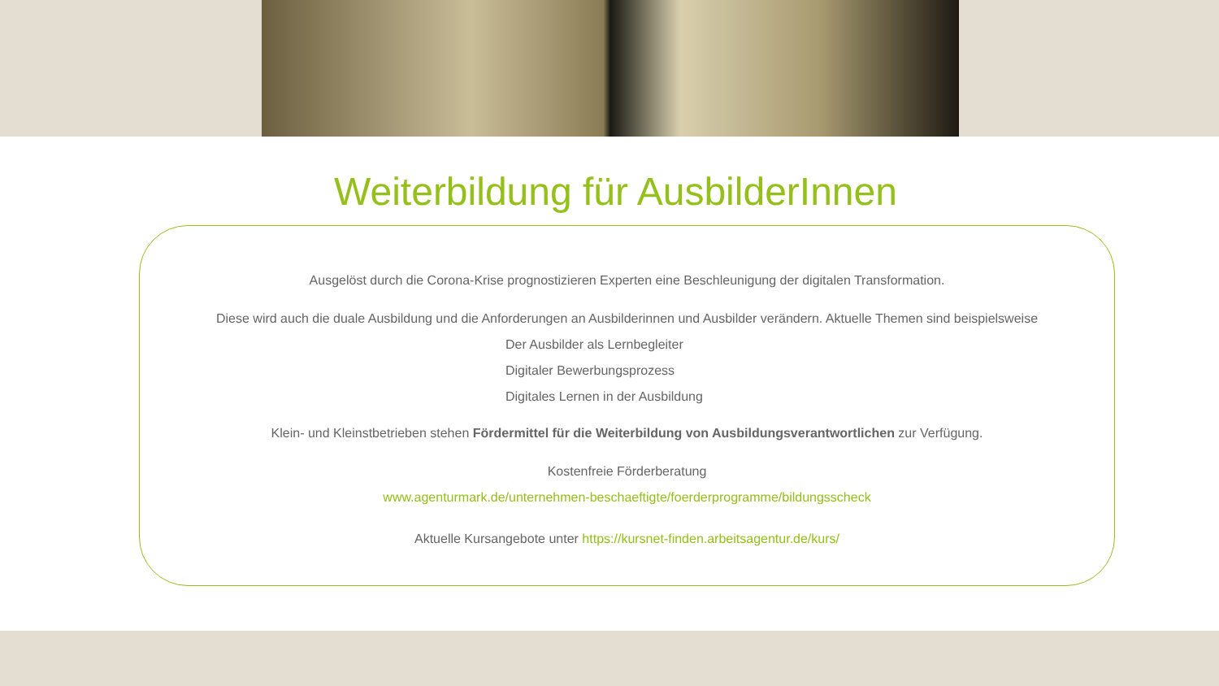Weiterbildung für AusbilderInnen
Ausgelöst durch die Corona-Krise prognostizieren Experten eine Beschleunigung der digitalen Transformation.
Diese wird auch die duale Ausbildung und die Anforderungen an Ausbilderinnen und Ausbilder verändern. Aktuelle Themen sind beispielsweise
Der Ausbilder als Lernbegleiter
Digitaler Bewerbungsprozess
Digitales Lernen in der Ausbildung
Klein- und Kleinstbetrieben stehen Fördermittel für die Weiterbildung von Ausbildungsverantwortlichen zur Verfügung.
Kostenfreie Förderberatung
www.agenturmark.de/unternehmen-beschaeftigte/foerderprogramme/bildungsscheck
Aktuelle Kursangebote unter https://kursnet-finden.arbeitsagentur.de/kurs/